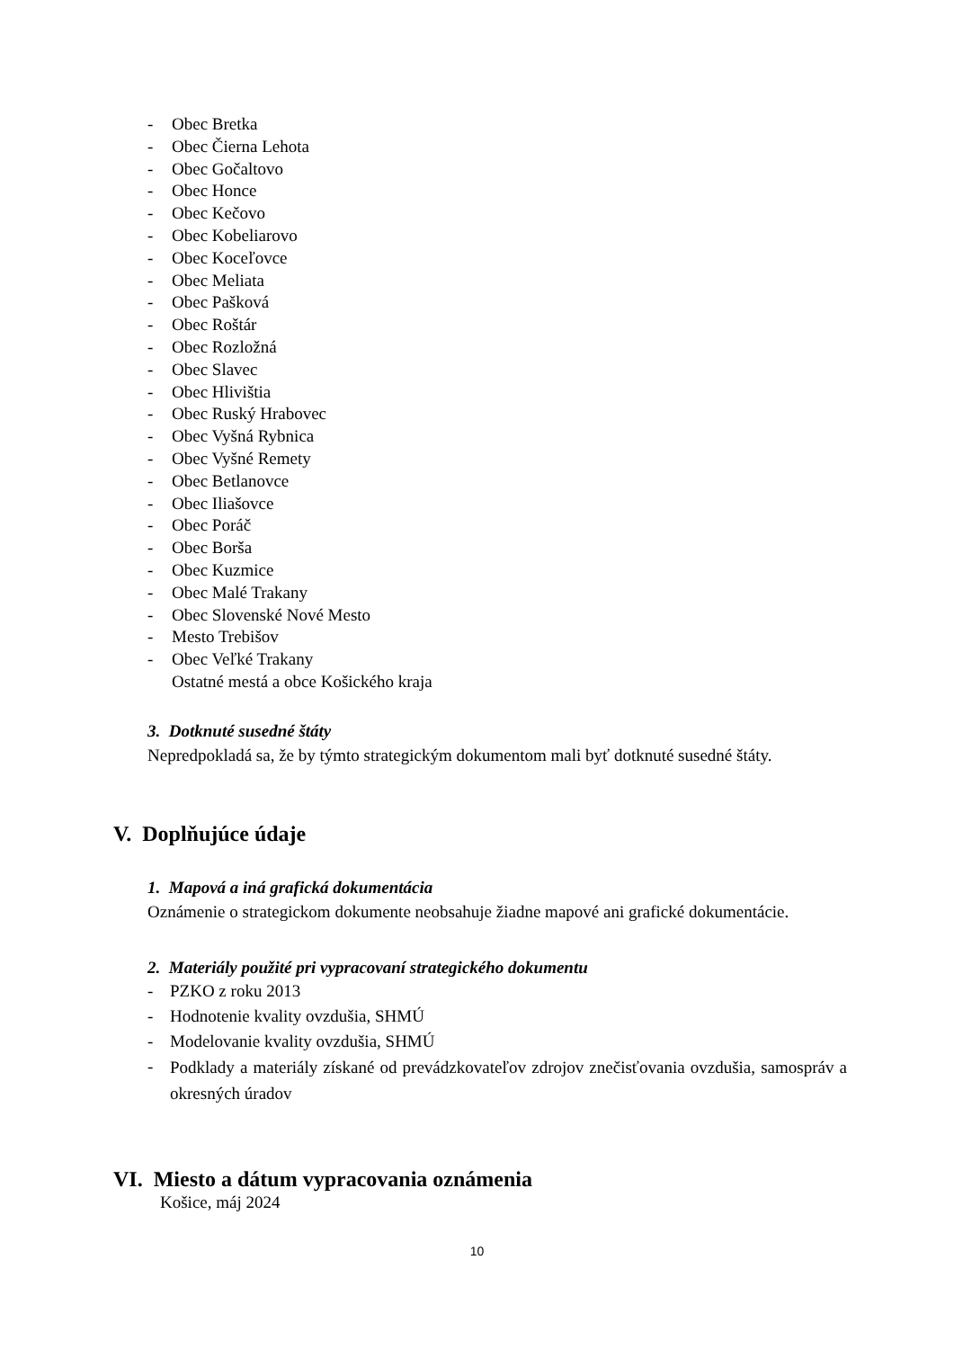- Obec Bretka
- Obec Čierna Lehota
- Obec Gočaltovo
- Obec Honce
- Obec Kečovo
- Obec Kobeliarovo
- Obec Koceľovce
- Obec Meliata
- Obec Pašková
- Obec Roštár
- Obec Rozložná
- Obec Slavec
- Obec Hlivištia
- Obec Ruský Hrabovec
- Obec Vyšná Rybnica
- Obec Vyšné Remety
- Obec Betlanovce
- Obec Iliašovce
- Obec Poráč
- Obec Borša
- Obec Kuzmice
- Obec Malé Trakany
- Obec Slovenské Nové Mesto
- Mesto Trebišov
- Obec Veľké Trakany
Ostatné mestá a obce Košického kraja
3. Dotknuté susedné štáty
Nepredpokladá sa, že by týmto strategickým dokumentom mali byť dotknuté susedné štáty.
V. Doplňujúce údaje
1. Mapová a iná grafická dokumentácia
Oznámenie o strategickom dokumente neobsahuje žiadne mapové ani grafické dokumentácie.
2. Materiály použité pri vypracovaní strategického dokumentu
- PZKO z roku 2013
- Hodnotenie kvality ovzdušia, SHMÚ
- Modelovanie kvality ovzdušia, SHMÚ
-
Podklady a materiály získané od prevádzkovateľov zdrojov znečisťovania ovzdušia, samospráv a okresných úradov
VI. Miesto a dátum vypracovania oznámenia
Košice, máj 2024
10